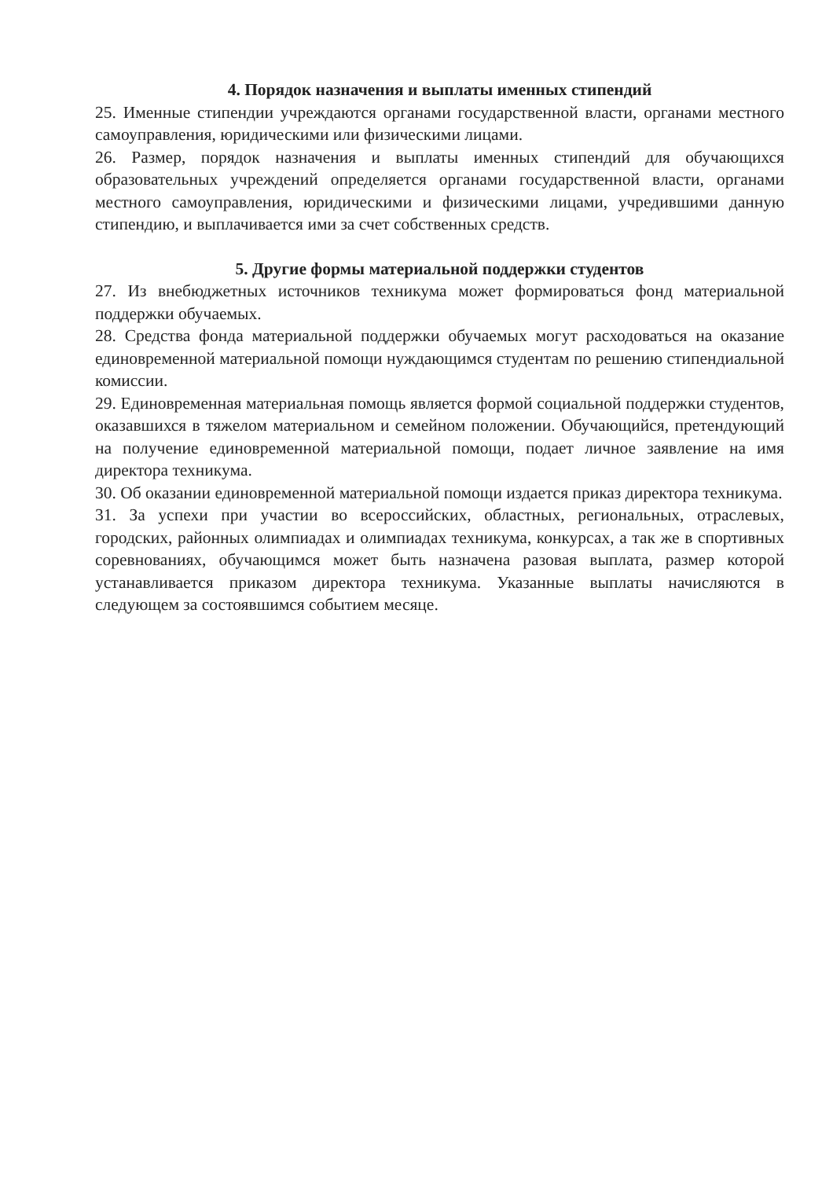4. Порядок назначения и выплаты именных стипендий
25. Именные стипендии учреждаются органами государственной власти, органами местного самоуправления, юридическими или физическими лицами.
26. Размер, порядок назначения и выплаты именных стипендий для обучающихся образовательных учреждений определяется органами государственной власти, органами местного самоуправления, юридическими и физическими лицами, учредившими данную стипендию, и выплачивается ими за счет собственных средств.
5. Другие формы материальной поддержки студентов
27. Из внебюджетных источников техникума может формироваться фонд материальной поддержки обучаемых.
28. Средства фонда материальной поддержки обучаемых могут расходоваться на оказание единовременной материальной помощи нуждающимся студентам по решению стипендиальной комиссии.
29. Единовременная материальная помощь является формой социальной поддержки студентов, оказавшихся в тяжелом материальном и семейном положении. Обучающийся, претендующий на получение единовременной материальной помощи, подает личное заявление на имя директора техникума.
30. Об оказании единовременной материальной помощи издается приказ директора техникума.
31. За успехи при участии во всероссийских, областных, региональных, отраслевых, городских, районных олимпиадах и олимпиадах техникума, конкурсах, а так же в спортивных соревнованиях, обучающимся может быть назначена разовая выплата, размер которой устанавливается приказом директора техникума. Указанные выплаты начисляются в следующем за состоявшимся событием месяце.